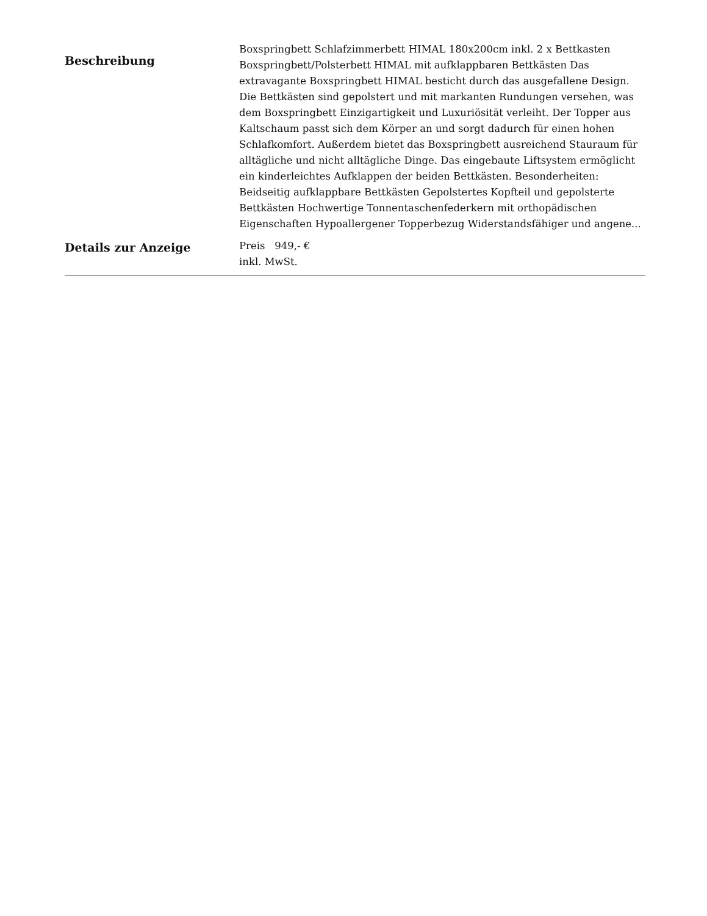| Beschreibung | Boxspringbett Schlafzimmerbett HIMAL 180x200cm inkl. 2 x Bettkasten Boxspringbett/Polsterbett HIMAL mit aufklappbaren Bettkästen Das extravagante Boxspringbett HIMAL besticht durch das ausgefallene Design. Die Bettkästen sind gepolstert und mit markanten Rundungen versehen, was dem Boxspringbett Einzigartigkeit und Luxuriösität verleiht. Der Topper aus Kaltschaum passt sich dem Körper an und sorgt dadurch für einen hohen Schlafkomfort. Außerdem bietet das Boxspringbett ausreichend Stauraum für alltägliche und nicht alltägliche Dinge. Das eingebaute Liftsystem ermöglicht ein kinderleichtes Aufklappen der beiden Bettkästen. Besonderheiten: Beidseitig aufklappbare Bettkästen Gepolstertes Kopfteil und gepolsterte Bettkästen Hochwertige Tonnentaschenfederkern mit orthopädischen Eigenschaften Hypoallergener Topperbezug Widerstandsfähiger und angene... |
| Details zur Anzeige | Preis 949,- € inkl. MwSt. |